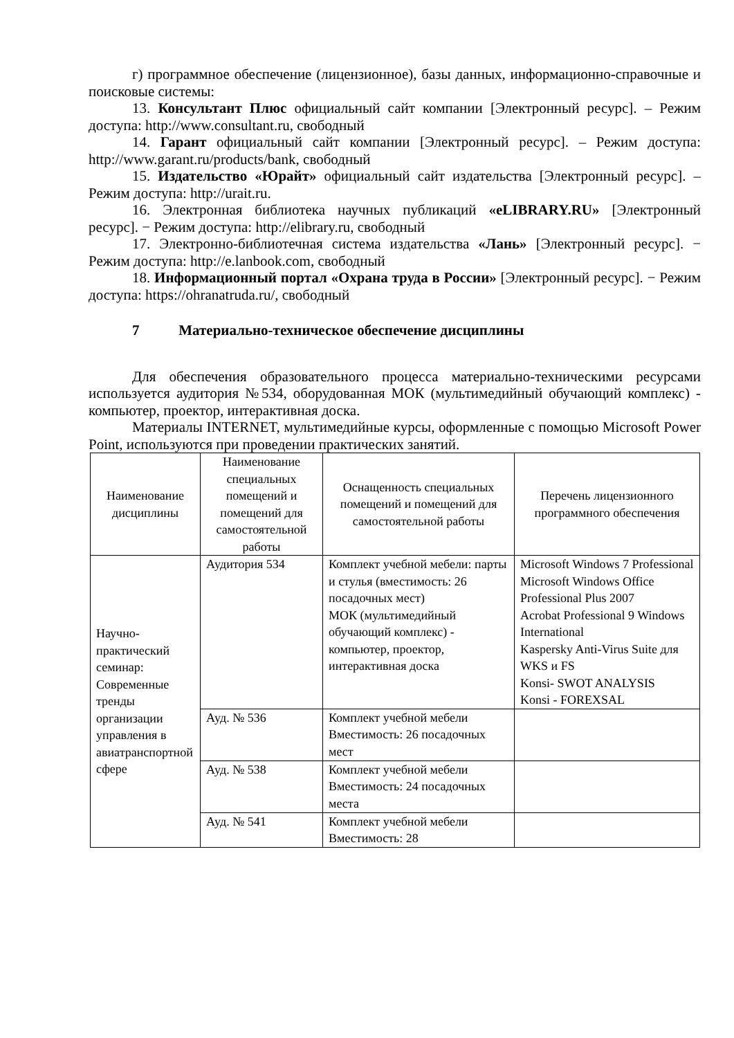г) программное обеспечение (лицензионное), базы данных, информационно-справочные и поисковые системы:
13. Консультант Плюс официальный сайт компании [Электронный ресурс]. – Режим доступа: http://www.consultant.ru, свободный
14. Гарант официальный сайт компании [Электронный ресурс]. – Режим доступа: http://www.garant.ru/products/bank, свободный
15. Издательство «Юрайт» официальный сайт издательства [Электронный ресурс]. – Режим доступа: http://urait.ru.
16. Электронная библиотека научных публикаций «eLIBRARY.RU» [Электронный ресурс]. − Режим доступа: http://elibrary.ru, свободный
17. Электронно-библиотечная система издательства «Лань» [Электронный ресурс]. − Режим доступа: http://e.lanbook.com, свободный
18. Информационный портал «Охрана труда в России» [Электронный ресурс]. − Режим доступа: https://ohranatruda.ru/, свободный
7 Материально-техническое обеспечение дисциплины
Для обеспечения образовательного процесса материально-техническими ресурсами используется аудитория №534, оборудованная МОК (мультимедийный обучающий комплекс) - компьютер, проектор, интерактивная доска.
Материалы INTERNET, мультимедийные курсы, оформленные с помощью Microsoft Power Point, используются при проведении практических занятий.
| Наименование дисциплины | Наименование специальных помещений и помещений для самостоятельной работы | Оснащенность специальных помещений и помещений для самостоятельной работы | Перечень лицензионного программного обеспечения |
| --- | --- | --- | --- |
| Научно-практический семинар: Современные тренды организации управления в авиатранспортной сфере | Аудитория 534 | Комплект учебной мебели: парты и стулья (вместимость: 26 посадочных мест) МОК (мультимедийный обучающий комплекс) - компьютер, проектор, интерактивная доска | Microsoft Windows 7 Professional Microsoft Windows Office Professional Plus 2007 Acrobat Professional 9 Windows International Kaspersky Anti-Virus Suite для WKS и FS Konsi- SWOT ANALYSIS Konsi - FOREXSAL |
| | Ауд. № 536 | Комплект учебной мебели Вместимость: 26 посадочных мест | |
| | Ауд. № 538 | Комплект учебной мебели Вместимость: 24 посадочных места | |
| | Ауд. № 541 | Комплект учебной мебели Вместимость: 28 | |